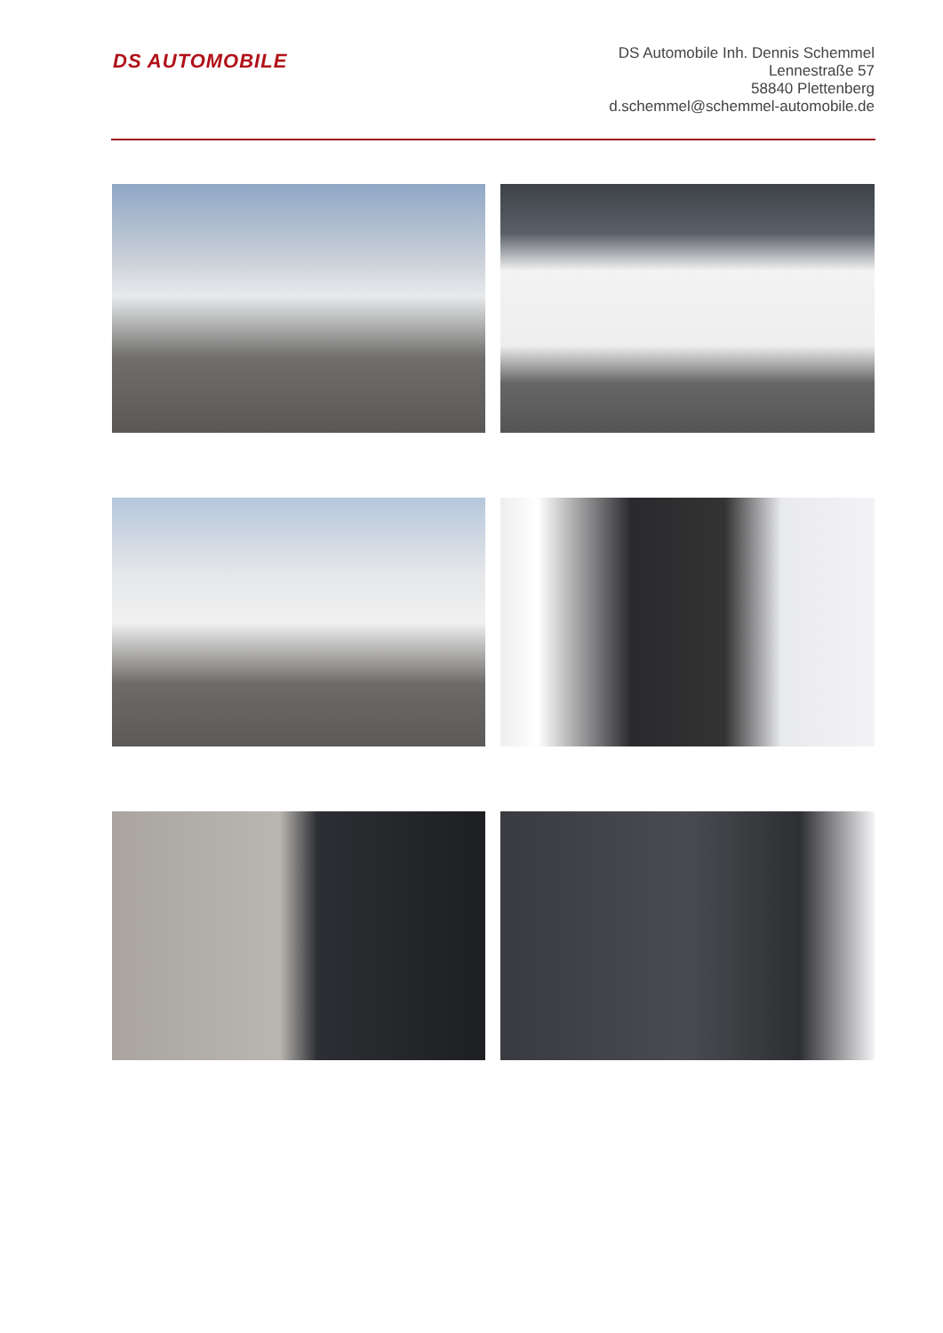DS AUTOMOBILE
DS Automobile Inh. Dennis Schemmel
Lennestraße 57
58840 Plettenberg
d.schemmel@schemmel-automobile.de